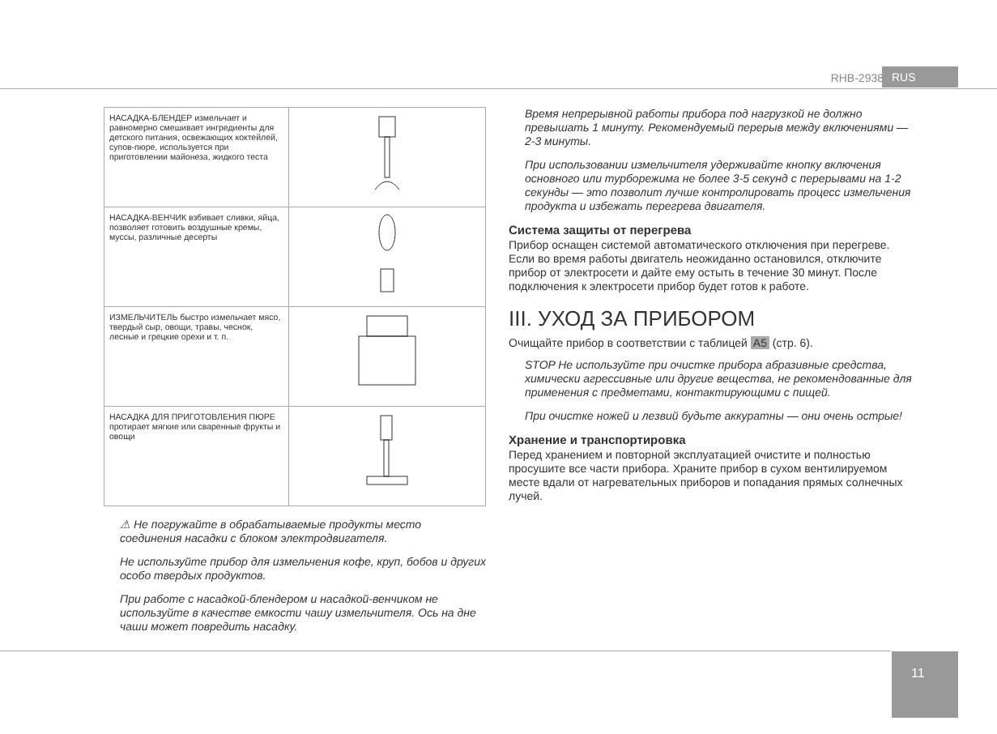RHB-2938 RUS
| НАСАДКА-БЛЕНДЕР измельчает и равномерно смешивает ингредиенты для детского питания, освежающих коктейлей, супов-пюре, используется при приготовлении майонеза, жидкого теста | |
| НАСАДКА-ВЕНЧИК взбивает сливки, яйца, позволяет готовить воздушные кремы, муссы, различные десерты | |
| ИЗМЕЛЬЧИТЕЛЬ быстро измельчает мясо, твердый сыр, овощи, травы, чеснок, лесные и грецкие орехи и т. п. | |
| НАСАДКА ДЛЯ ПРИГОТОВЛЕНИЯ ПЮРЕ протирает мягкие или сваренные фрукты и овощи | |
⚠ Не погружайте в обрабатываемые продукты место соединения насадки с блоком электродвигателя.
Не используйте прибор для измельчения кофе, круп, бобов и других особо твердых продуктов.
При работе с насадкой-блендером и насадкой-венчиком не используйте в качестве емкости чашу измельчителя. Ось на дне чаши может повредить насадку.
Время непрерывной работы прибора под нагрузкой не должно превышать 1 минуту. Рекомендуемый перерыв между включениями — 2-3 минуты.
При использовании измельчителя удерживайте кнопку включения основного или турборежима не более 3-5 секунд с перерывами на 1-2 секунды — это позволит лучше контролировать процесс измельчения продукта и избежать перегрева двигателя.
Система защиты от перегрева
Прибор оснащен системой автоматического отключения при перегреве. Если во время работы двигатель неожиданно остановился, отключите прибор от электросети и дайте ему остыть в течение 30 минут. После подключения к электросети прибор будет готов к работе.
III. УХОД ЗА ПРИБОРОМ
Очищайте прибор в соответствии с таблицей A5 (стр. 6).
STOP Не используйте при очистке прибора абразивные средства, химически агрессивные или другие вещества, не рекомендованные для применения с предметами, контактирующими с пищей.
При очистке ножей и лезвий будьте аккуратны — они очень острые!
Хранение и транспортировка
Перед хранением и повторной эксплуатацией очистите и полностью просушите все части прибора. Храните прибор в сухом вентилируемом месте вдали от нагревательных приборов и попадания прямых солнечных лучей.
11